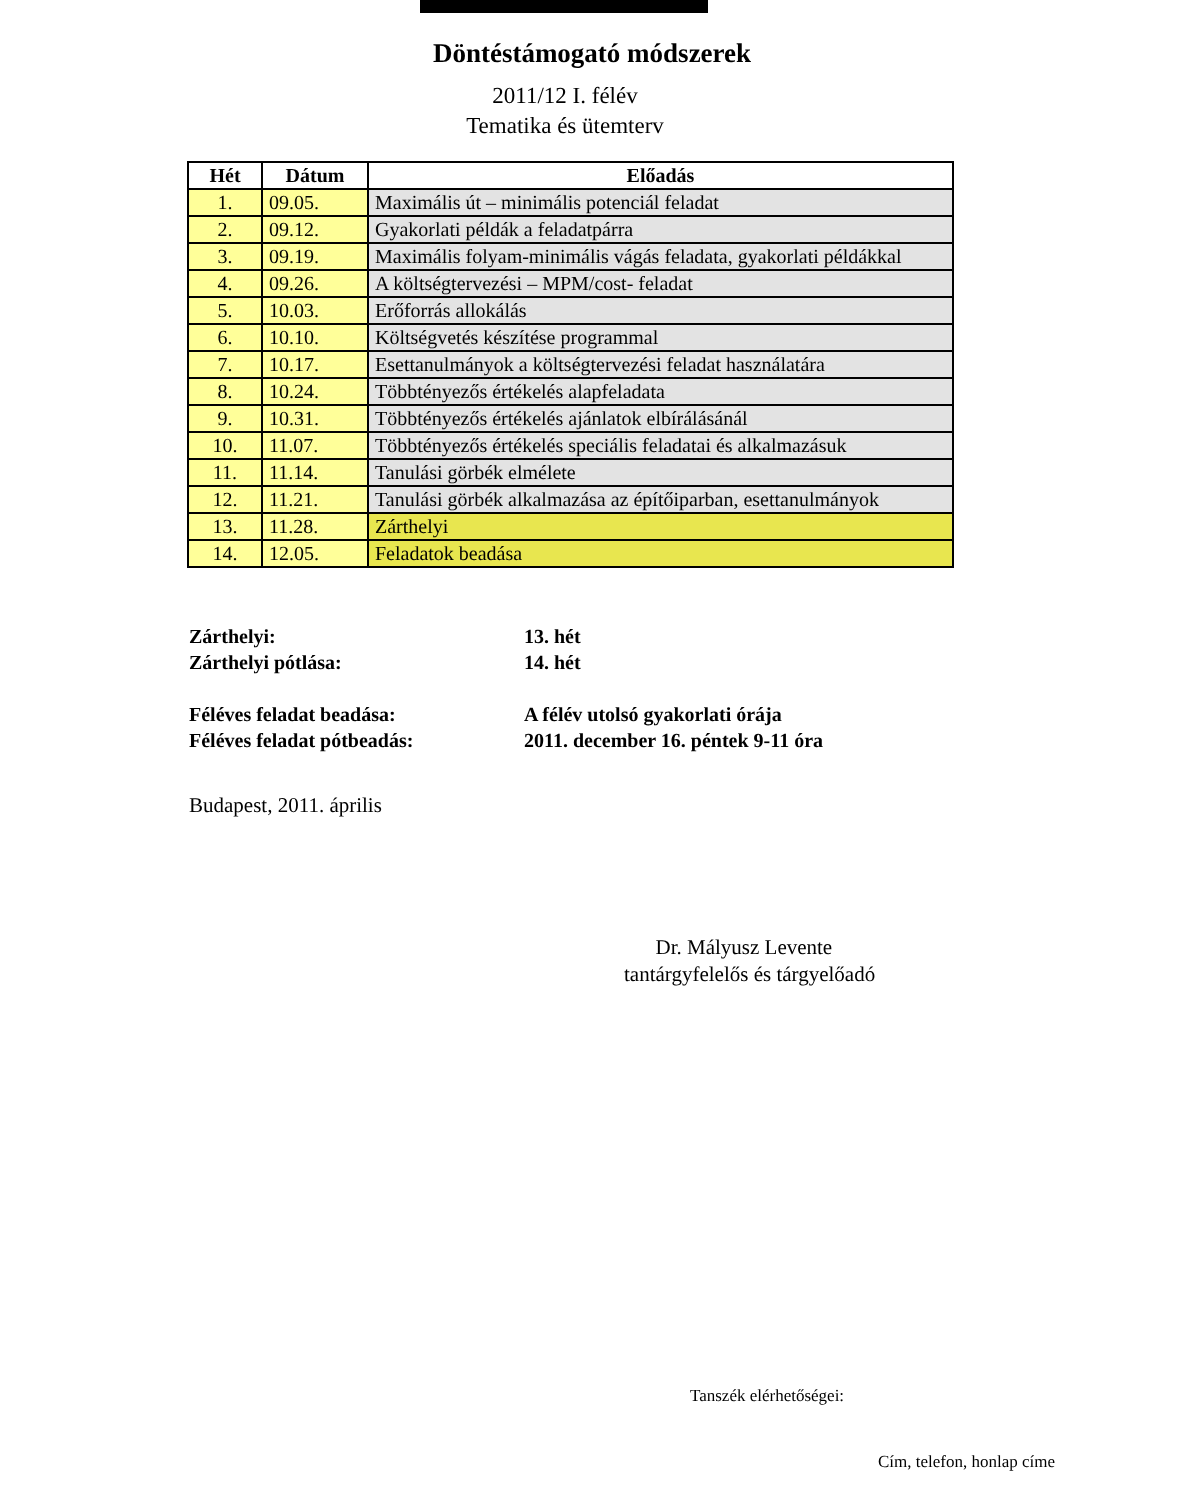Döntéstámogató módszerek
2011/12 I. félév
Tematika és ütemterv
| Hét | Dátum | Előadás |
| --- | --- | --- |
| 1. | 09.05. | Maximális út – minimális potenciál feladat |
| 2. | 09.12. | Gyakorlati példák a feladatpárra |
| 3. | 09.19. | Maximális folyam-minimális vágás feladata, gyakorlati példákkal |
| 4. | 09.26. | A költségtervezési – MPM/cost- feladat |
| 5. | 10.03. | Erőforrás allokálás |
| 6. | 10.10. | Költségvetés készítése programmal |
| 7. | 10.17. | Esettanulmányok a költségtervezési feladat használatára |
| 8. | 10.24. | Többtényezős értékelés alapfeladata |
| 9. | 10.31. | Többtényezős értékelés ajánlatok elbírálásánál |
| 10. | 11.07. | Többtényezős értékelés speciális feladatai és alkalmazásuk |
| 11. | 11.14. | Tanulási görbék elmélete |
| 12. | 11.21. | Tanulási görbék alkalmazása az építőiparban, esettanulmányok |
| 13. | 11.28. | Zárthelyi |
| 14. | 12.05. | Feladatok beadása |
Zárthelyi: 13. hét
Zárthelyi pótlása: 14. hét
Féléves feladat beadása: A félév utolsó gyakorlati órája
Féléves feladat pótbeadás: 2011. december 16. péntek 9-11 óra
Budapest, 2011. április
Dr. Mályusz Levente
tantárgyfelelős és tárgyelőadó
Tanszék elérhetőségei:
Cím, telefon, honlap címe